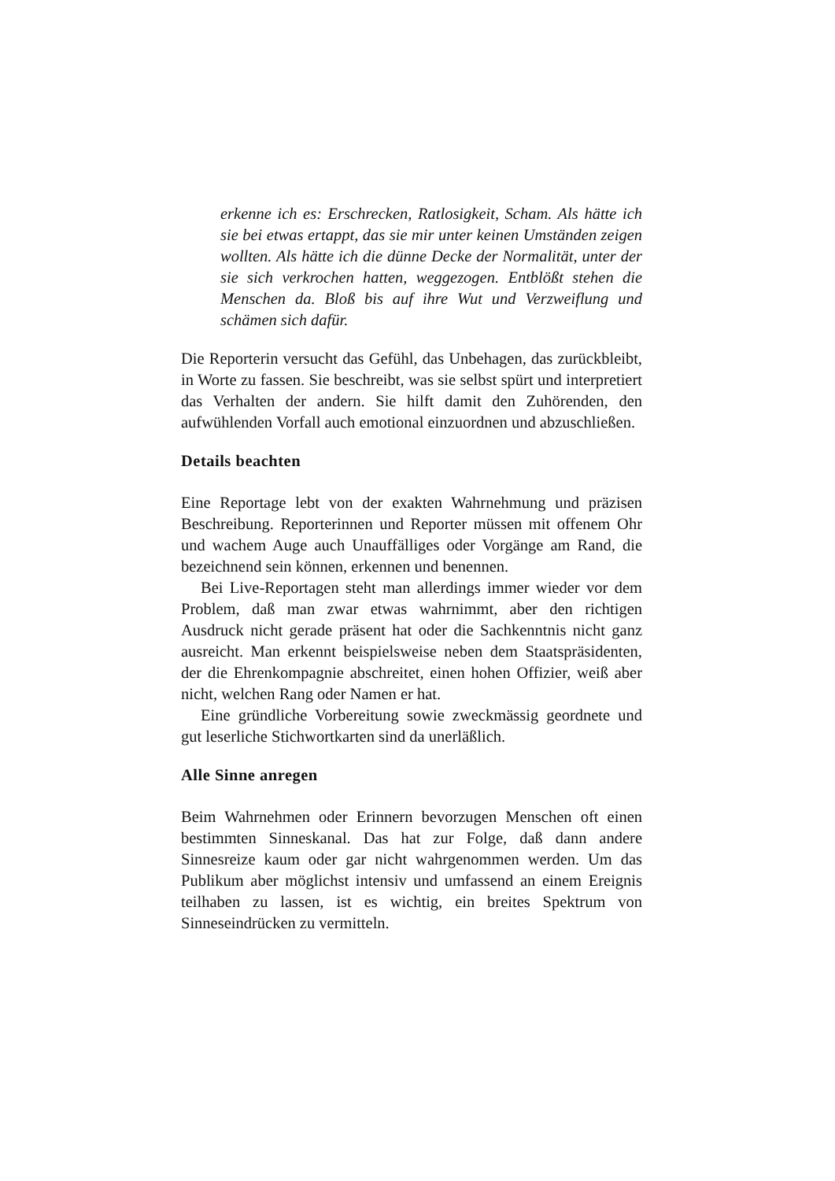erkenne ich es: Erschrecken, Ratlosigkeit, Scham. Als hätte ich sie bei etwas ertappt, das sie mir unter keinen Umständen zeigen wollten. Als hätte ich die dünne Decke der Normalität, unter der sie sich verkrochen hatten, weggezogen. Entblößt stehen die Menschen da. Bloß bis auf ihre Wut und Verzweiflung und schämen sich dafür.
Die Reporterin versucht das Gefühl, das Unbehagen, das zurückbleibt, in Worte zu fassen. Sie beschreibt, was sie selbst spürt und interpretiert das Verhalten der andern. Sie hilft damit den Zuhörenden, den aufwühlenden Vorfall auch emotional einzuordnen und abzuschließen.
Details beachten
Eine Reportage lebt von der exakten Wahrnehmung und präzisen Beschreibung. Reporterinnen und Reporter müssen mit offenem Ohr und wachem Auge auch Unauffälliges oder Vorgänge am Rand, die bezeichnend sein können, erkennen und benennen.
Bei Live-Reportagen steht man allerdings immer wieder vor dem Problem, daß man zwar etwas wahrnimmt, aber den richtigen Ausdruck nicht gerade präsent hat oder die Sachkenntnis nicht ganz ausreicht. Man erkennt beispielsweise neben dem Staatspräsidenten, der die Ehrenkompagnie abschreitet, einen hohen Offizier, weiß aber nicht, welchen Rang oder Namen er hat.
Eine gründliche Vorbereitung sowie zweckmässig geordnete und gut leserliche Stichwortkarten sind da unerläßlich.
Alle Sinne anregen
Beim Wahrnehmen oder Erinnern bevorzugen Menschen oft einen bestimmten Sinneskanal. Das hat zur Folge, daß dann andere Sinnesreize kaum oder gar nicht wahrgenommen werden. Um das Publikum aber möglichst intensiv und umfassend an einem Ereignis teilhaben zu lassen, ist es wichtig, ein breites Spektrum von Sinneseindrücken zu vermitteln.